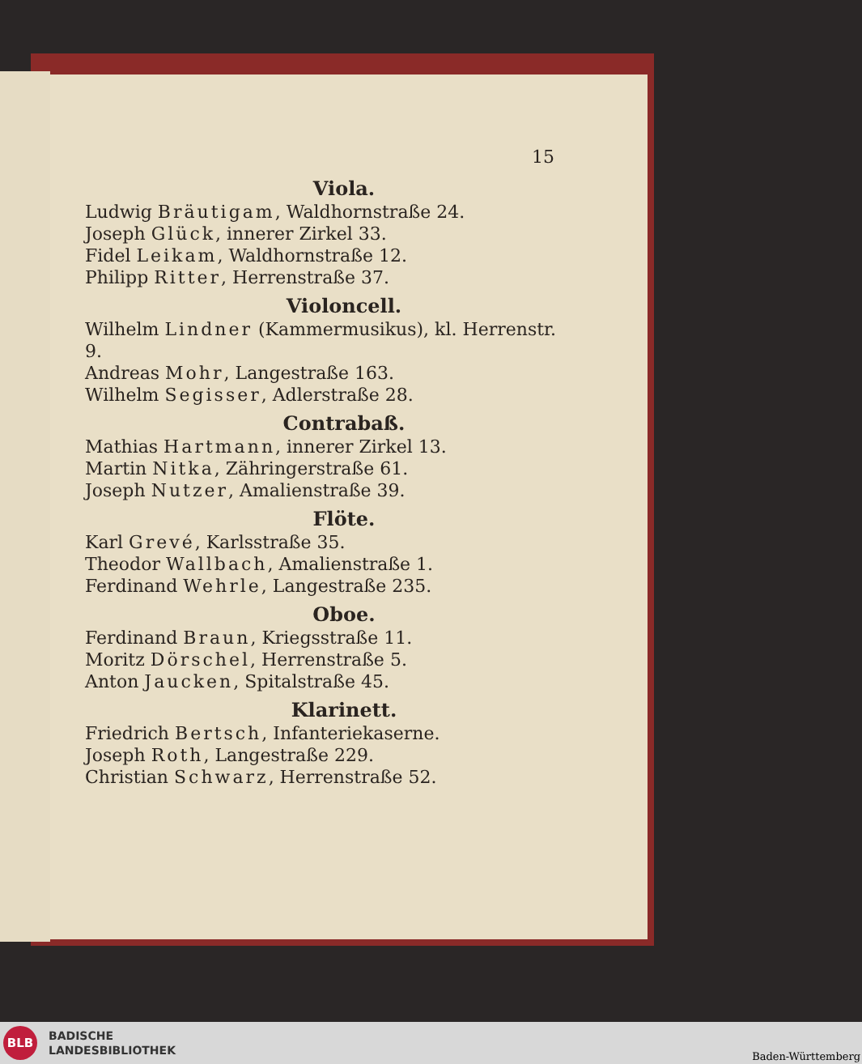15
Viola.
Ludwig Bräutigam, Waldhornstraße 24.
Joseph Glück, innerer Zirkel 33.
Fidel Leikam, Waldhornstraße 12.
Philipp Ritter, Herrenstraße 37.
Violoncell.
Wilhelm Lindner (Kammermusikus), kl. Herrenstr. 9.
Andreas Mohr, Langestraße 163.
Wilhelm Segisser, Adlerstraße 28.
Contrabaß.
Mathias Hartmann, innerer Zirkel 13.
Martin Nitka, Zähringerstraße 61.
Joseph Nutzer, Amalienstraße 39.
Flöte.
Karl Grevé, Karlsstraße 35.
Theodor Wallbach, Amalienstraße 1.
Ferdinand Wehrle, Langestraße 235.
Oboe.
Ferdinand Braun, Kriegsstraße 11.
Moritz Dörschel, Herrenstraße 5.
Anton Jaucken, Spitalstraße 45.
Klarinett.
Friedrich Bertsch, Infanteriekaserne.
Joseph Roth, Langestraße 229.
Christian Schwarz, Herrenstraße 52.
BLB
BADISCHE
LANDESBIBLIOTHEK
Baden-Württemberg